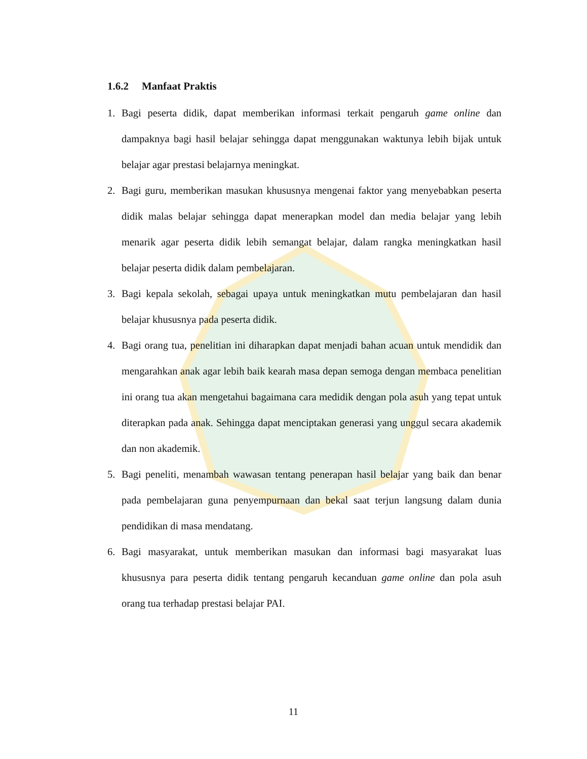1.6.2 Manfaat Praktis
1. Bagi peserta didik, dapat memberikan informasi terkait pengaruh game online dan dampaknya bagi hasil belajar sehingga dapat menggunakan waktunya lebih bijak untuk belajar agar prestasi belajarnya meningkat.
2. Bagi guru, memberikan masukan khususnya mengenai faktor yang menyebabkan peserta didik malas belajar sehingga dapat menerapkan model dan media belajar yang lebih menarik agar peserta didik lebih semangat belajar, dalam rangka meningkatkan hasil belajar peserta didik dalam pembelajaran.
3. Bagi kepala sekolah, sebagai upaya untuk meningkatkan mutu pembelajaran dan hasil belajar khususnya pada peserta didik.
4. Bagi orang tua, penelitian ini diharapkan dapat menjadi bahan acuan untuk mendidik dan mengarahkan anak agar lebih baik kearah masa depan semoga dengan membaca penelitian ini orang tua akan mengetahui bagaimana cara medidik dengan pola asuh yang tepat untuk diterapkan pada anak. Sehingga dapat menciptakan generasi yang unggul secara akademik dan non akademik.
5. Bagi peneliti, menambah wawasan tentang penerapan hasil belajar yang baik dan benar pada pembelajaran guna penyempurnaan dan bekal saat terjun langsung dalam dunia pendidikan di masa mendatang.
6. Bagi masyarakat, untuk memberikan masukan dan informasi bagi masyarakat luas khususnya para peserta didik tentang pengaruh kecanduan game online dan pola asuh orang tua terhadap prestasi belajar PAI.
11